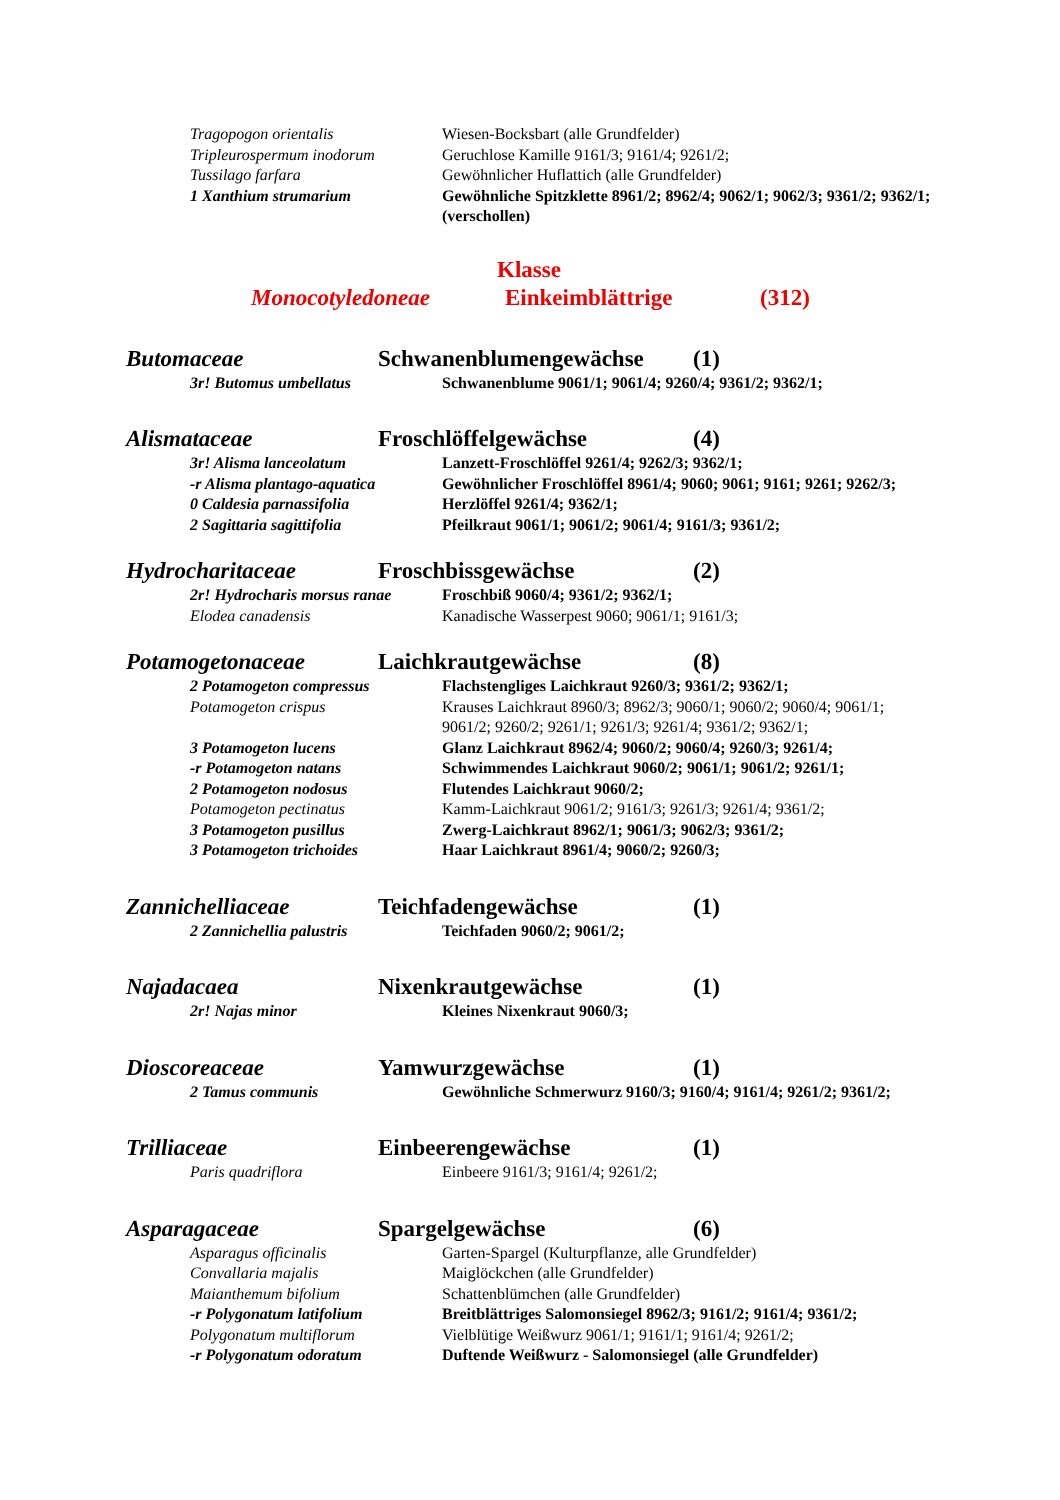Tragopogon orientalis Wiesen-Bocksbart (alle Grundfelder)
Tripleurospermum inodorum Geruchlose Kamille 9161/3; 9161/4; 9261/2;
Tussilago farfara Gewöhnlicher Huflattich (alle Grundfelder)
1 Xanthium strumarium Gewöhnliche Spitzklette 8961/2; 8962/4; 9062/1; 9062/3; 9361/2; 9362/1; (verschollen)
Klasse
Monocotyledoneae Einkeimblättrige (312)
Butomaceae Schwanenblumengewächse (1)
3r! Butomus umbellatus Schwanenblume 9061/1; 9061/4; 9260/4; 9361/2; 9362/1;
Alismataceae Froschlöffelgewächse (4)
3r! Alisma lanceolatum Lanzett-Froschlöffel 9261/4; 9262/3; 9362/1;
-r Alisma plantago-aquatica
Gewöhnlicher Froschlöffel 8961/4; 9060; 9061; 9161; 9261; 9262/3;
0 Caldesia parnassifolia Herzlöffel 9261/4; 9362/1;
2 Sagittaria sagittifolia Pfeilkraut 9061/1; 9061/2; 9061/4; 9161/3; 9361/2;
Hydrocharitaceae Froschbissgewächse (2)
2r! Hydrocharis morsus ranae
Froschbiß 9060/4; 9361/2; 9362/1;
Elodea canadensis Kanadische Wasserpest 9060; 9061/1; 9161/3;
Potamogetonaceae Laichkrautgewächse (8)
2 Potamogeton compressus Flachstengliges Laichkraut 9260/3; 9361/2; 9362/1;
Potamogeton crispus Krauses Laichkraut 8960/3; 8962/3; 9060/1; 9060/2; 9060/4; 9061/1; 9061/2; 9260/2; 9261/1; 9261/3; 9261/4; 9361/2; 9362/1;
3 Potamogeton lucens Glanz Laichkraut 8962/4; 9060/2; 9060/4; 9260/3; 9261/4;
-r Potamogeton natans Schwimmendes Laichkraut 9060/2; 9061/1; 9061/2; 9261/1;
2 Potamogeton nodosus Flutendes Laichkraut 9060/2;
Potamogeton pectinatus Kamm-Laichkraut 9061/2; 9161/3; 9261/3; 9261/4; 9361/2;
3 Potamogeton pusillus Zwerg-Laichkraut 8962/1; 9061/3; 9062/3; 9361/2;
3 Potamogeton trichoides Haar Laichkraut 8961/4; 9060/2; 9260/3;
Zannichelliaceae Teichfadengewächse (1)
2 Zannichellia palustris Teichfaden 9060/2; 9061/2;
Najadacaea Nixenkrautgewächse (1)
2r! Najas minor Kleines Nixenkraut 9060/3;
Dioscoreaceae Yamwurzgewächse (1)
2 Tamus communis Gewöhnliche Schmerwurz 9160/3; 9160/4; 9161/4; 9261/2; 9361/2;
Trilliaceae Einbeerengewächse (1)
Paris quadriflora Einbeere 9161/3; 9161/4; 9261/2;
Asparagaceae Spargelgewächse (6)
Asparagus officinalis Garten-Spargel (Kulturpflanze, alle Grundfelder)
Convallaria majalis Maiglöckchen (alle Grundfelder)
Maianthemum bifolium Schattenblümchen (alle Grundfelder)
-r Polygonatum latifolium Breitblättriges Salomonsiegel 8962/3; 9161/2; 9161/4; 9361/2;
Polygonatum multiflorum Vielblütige Weißwurz 9061/1; 9161/1; 9161/4; 9261/2;
-r Polygonatum odoratum Duftende Weißwurz - Salomonsiegel (alle Grundfelder)